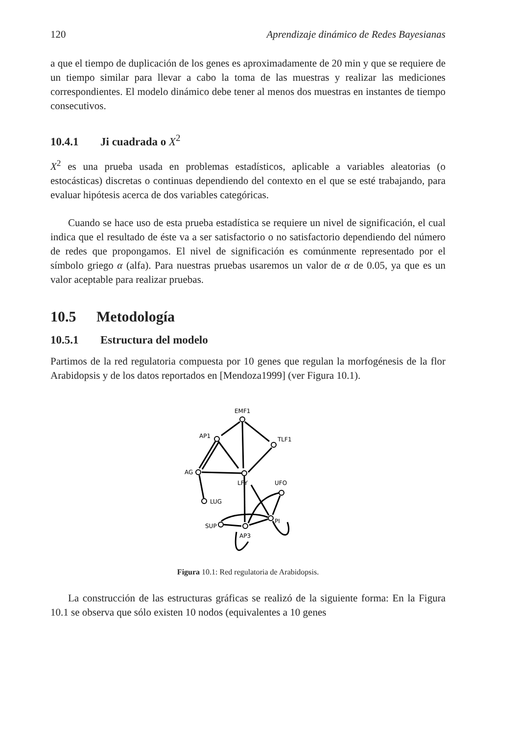120 Aprendizaje dinámico de Redes Bayesianas
a que el tiempo de duplicación de los genes es aproximadamente de 20 min y que se requiere de un tiempo similar para llevar a cabo la toma de las muestras y realizar las mediciones correspondientes. El modelo dinámico debe tener al menos dos muestras en instantes de tiempo consecutivos.
10.4.1 Ji cuadrada o X<sup>2</sup>
X<sup>2</sup> es una prueba usada en problemas estadísticos, aplicable a variables aleatorias (o estocásticas) discretas o continuas dependiendo del contexto en el que se esté trabajando, para evaluar hipótesis acerca de dos variables categóricas.
Cuando se hace uso de esta prueba estadística se requiere un nivel de significación, el cual indica que el resultado de éste va a ser satisfactorio o no satisfactorio dependiendo del número de redes que propongamos. El nivel de significación es comúnmente representado por el símbolo griego α (alfa). Para nuestras pruebas usaremos un valor de α de 0.05, ya que es un valor aceptable para realizar pruebas.
10.5 Metodología
10.5.1 Estructura del modelo
Partimos de la red regulatoria compuesta por 10 genes que regulan la morfogénesis de la flor Arabidopsis y de los datos reportados en [Mendoza1999] (ver Figura 10.1).
EMF1
AP1
TLF1
AG
LFY
UFO
LUG
SUP
PI
AP3
Figura 10.1: Red regulatoria de Arabidopsis.
La construcción de las estructuras gráficas se realizó de la siguiente forma: En la Figura 10.1 se observa que sólo existen 10 nodos (equivalentes a 10 genes